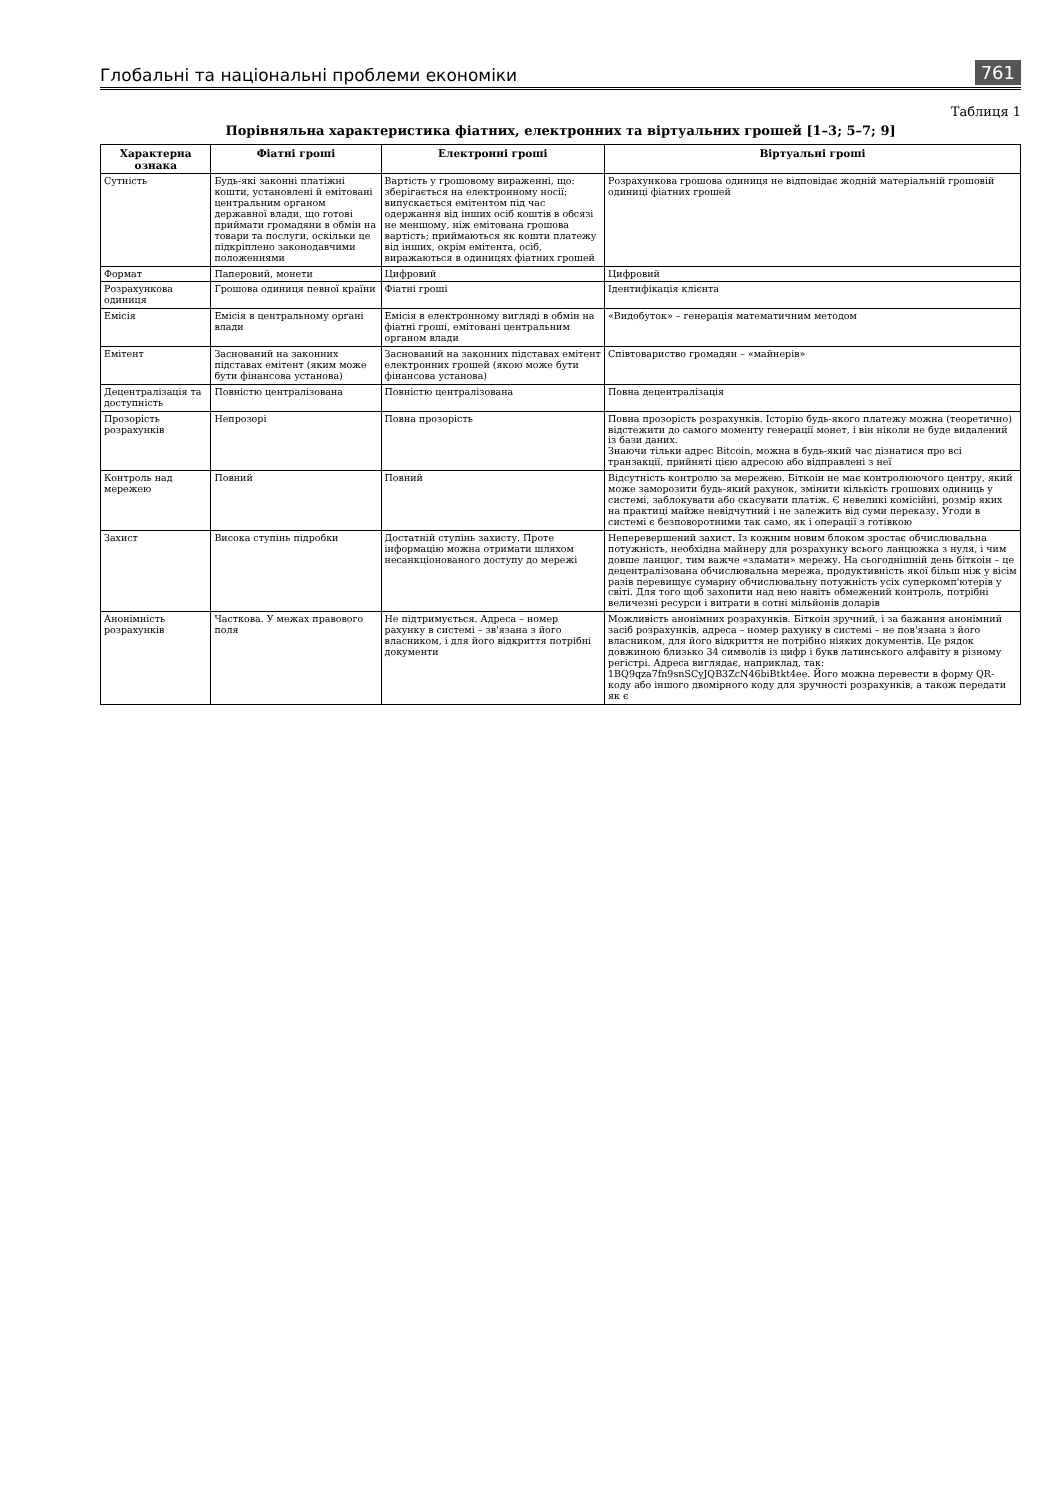Глобальні та національні проблеми економіки 761
Таблиця 1
Порівняльна характеристика фіатних, електронних та віртуальних грошей [1–3; 5–7; 9]
| Характерна ознака | Фіатні гроші | Електронні гроші | Віртуальні гроші |
| --- | --- | --- | --- |
| Сутність | Будь-які законні платіжні кошти, установлені й емітовані центральним органом державної влади, що готові приймати громадяни в обмін на товари та послуги, оскільки це підкріплено законодавчими положеннями | Вартість у грошовому вираженні, що: зберігається на електронному носії; випускається емітентом під час одержання від інших осіб коштів в обсязі не меншому, ніж емітована грошова вартість; приймаються як кошти платежу від інших, окрім емітента, осіб, виражаються в одиницях фіатних грошей | Розрахункова грошова одиниця не відповідає жодній матеріальній грошовій одиниці фіатних грошей |
| Формат | Паперовий, монети | Цифровий | Цифровий |
| Розрахункова одиниця | Грошова одиниця певної країни | Фіатні гроші | Ідентифікація клієнта |
| Емісія | Емісія в центральному органі влади | Емісія в електронному вигляді в обмін на фіатні гроші, емітовані центральним органом влади | «Видобуток» – генерація математичним методом |
| Емітент | Заснований на законних підставах емітент (яким може бути фінансова установа) | Заснований на законних підставах емітент електронних грошей (якою може бути фінансова установа) | Співтовариство громадян – «майнерів» |
| Децентралізація та доступність | Повністю централізована | Повністю централізована | Повна децентралізація |
| Прозорість розрахунків | Непрозорі | Повна прозорість | Повна прозорість розрахунків. Історію будь-якого платежу можна (теоретично) відстежити до самого моменту генерації монет, і він ніколи не буде видалений із бази даних. Знаючи тільки адрес Bitcoin, можна в будь-який час дізнатися про всі транзакції, прийняті цією адресою або відправлені з неї |
| Контроль над мережею | Повний | Повний | Відсутність контролю за мережею. Біткоін не має контролюючого центру, який може заморозити будь-який рахунок, змінити кількість грошових одиниць у системі, заблокувати або скасувати платіж. Є невеликі комісійні, розмір яких на практиці майже невідчутний і не залежить від суми переказу. Угоди в системі є безповоротними так само, як і операції з готівкою |
| Захист | Висока ступінь підробки | Достатній ступінь захисту. Проте інформацію можна отримати шляхом несанкціонованого доступу до мережі | Неперевершений захист. Із кожним новим блоком зростає обчислювальна потужність, необхідна майнеру для розрахунку всього ланцюжка з нуля, і чим довше ланцюг, тим важче «зламати» мережу. На сьогоднішній день біткоін – це децентралізована обчислювальна мережа, продуктивність якої більш ніж у вісім разів перевищує сумарну обчислювальну потужність усіх суперкомп'ютерів у світі. Для того щоб захопити над нею навіть обмежений контроль, потрібні величезні ресурси і витрати в сотні мільйонів доларів |
| Анонімність розрахунків | Часткова. У межах правового поля | Не підтримується. Адреса – номер рахунку в системі – зв'язана з його власником, і для його відкриття потрібні документи | Можливість анонімних розрахунків. Біткоін зручний, і за бажання анонімний засіб розрахунків, адреса – номер рахунку в системі – не пов'язана з його власником, для його відкриття не потрібно ніяких документів. Це рядок довжиною близько 34 символів із цифр і букв латинського алфавіту в різному регістрі. Адреса виглядає, наприклад, так: 1BQ9qza7fn9snSCyJQB3ZcN46biBtkt4ee. Його можна перевести в форму QR-коду або іншого двомірного коду для зручності розрахунків, а також передати як є |